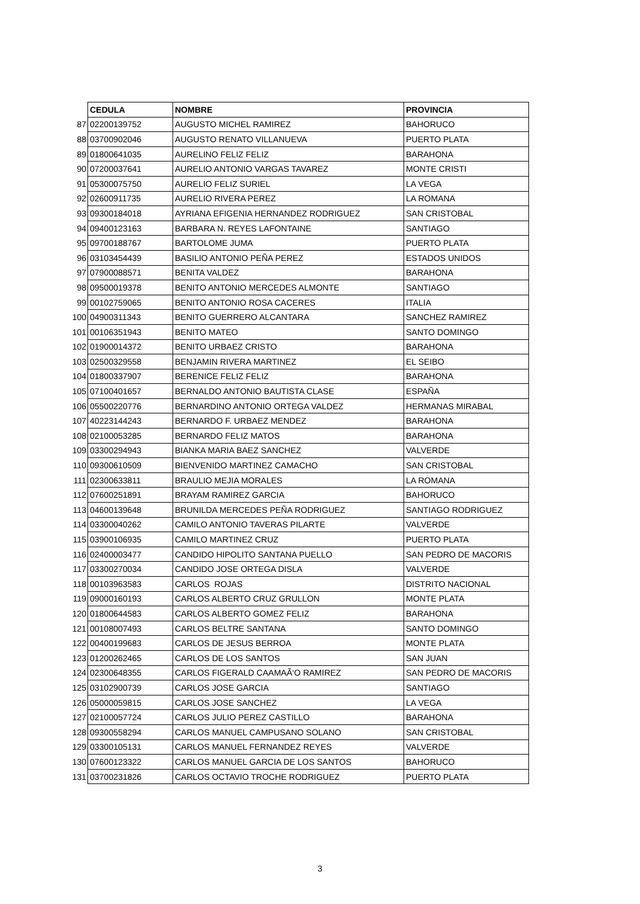| | CEDULA | NOMBRE | PROVINCIA |
| 87 | 02200139752 | AUGUSTO MICHEL RAMIREZ | BAHORUCO |
| 88 | 03700902046 | AUGUSTO RENATO VILLANUEVA | PUERTO PLATA |
| 89 | 01800641035 | AURELINO FELIZ FELIZ | BARAHONA |
| 90 | 07200037641 | AURELIO ANTONIO VARGAS TAVAREZ | MONTE CRISTI |
| 91 | 05300075750 | AURELIO FELIZ SURIEL | LA VEGA |
| 92 | 02600911735 | AURELIO RIVERA PEREZ | LA ROMANA |
| 93 | 09300184018 | AYRIANA EFIGENIA HERNANDEZ RODRIGUEZ | SAN CRISTOBAL |
| 94 | 09400123163 | BARBARA N. REYES LAFONTAINE | SANTIAGO |
| 95 | 09700188767 | BARTOLOME JUMA | PUERTO PLATA |
| 96 | 03103454439 | BASILIO ANTONIO PEÑA PEREZ | ESTADOS UNIDOS |
| 97 | 07900088571 | BENITA VALDEZ | BARAHONA |
| 98 | 09500019378 | BENITO ANTONIO MERCEDES ALMONTE | SANTIAGO |
| 99 | 00102759065 | BENITO ANTONIO ROSA CACERES | ITALIA |
| 100 | 04900311343 | BENITO GUERRERO ALCANTARA | SANCHEZ RAMIREZ |
| 101 | 00106351943 | BENITO MATEO | SANTO DOMINGO |
| 102 | 01900014372 | BENITO URBAEZ CRISTO | BARAHONA |
| 103 | 02500329558 | BENJAMIN RIVERA MARTINEZ | EL SEIBO |
| 104 | 01800337907 | BERENICE FELIZ FELIZ | BARAHONA |
| 105 | 07100401657 | BERNALDO ANTONIO BAUTISTA CLASE | ESPAÑA |
| 106 | 05500220776 | BERNARDINO ANTONIO ORTEGA VALDEZ | HERMANAS MIRABAL |
| 107 | 40223144243 | BERNARDO F. URBAEZ MENDEZ | BARAHONA |
| 108 | 02100053285 | BERNARDO FELIZ MATOS | BARAHONA |
| 109 | 03300294943 | BIANKA MARIA BAEZ SANCHEZ | VALVERDE |
| 110 | 09300610509 | BIENVENIDO MARTINEZ CAMACHO | SAN CRISTOBAL |
| 111 | 02300633811 | BRAULIO MEJIA MORALES | LA ROMANA |
| 112 | 07600251891 | BRAYAM RAMIREZ GARCIA | BAHORUCO |
| 113 | 04600139648 | BRUNILDA MERCEDES PEÑA RODRIGUEZ | SANTIAGO RODRIGUEZ |
| 114 | 03300040262 | CAMILO ANTONIO TAVERAS PILARTE | VALVERDE |
| 115 | 03900106935 | CAMILO MARTINEZ CRUZ | PUERTO PLATA |
| 116 | 02400003477 | CANDIDO HIPOLITO SANTANA PUELLO | SAN PEDRO DE MACORIS |
| 117 | 03300270034 | CANDIDO JOSE ORTEGA DISLA | VALVERDE |
| 118 | 00103963583 | CARLOS ROJAS | DISTRITO NACIONAL |
| 119 | 09000160193 | CARLOS ALBERTO CRUZ GRULLON | MONTE PLATA |
| 120 | 01800644583 | CARLOS ALBERTO GOMEZ FELIZ | BARAHONA |
| 121 | 00108007493 | CARLOS BELTRE SANTANA | SANTO DOMINGO |
| 122 | 00400199683 | CARLOS DE JESUS BERROA | MONTE PLATA |
| 123 | 01200262465 | CARLOS DE LOS SANTOS | SAN JUAN |
| 124 | 02300648355 | CARLOS FIGERALD CAAMAÃ‘O RAMIREZ | SAN PEDRO DE MACORIS |
| 125 | 03102900739 | CARLOS JOSE GARCIA | SANTIAGO |
| 126 | 05000059815 | CARLOS JOSE SANCHEZ | LA VEGA |
| 127 | 02100057724 | CARLOS JULIO PEREZ CASTILLO | BARAHONA |
| 128 | 09300558294 | CARLOS MANUEL CAMPUSANO SOLANO | SAN CRISTOBAL |
| 129 | 03300105131 | CARLOS MANUEL FERNANDEZ REYES | VALVERDE |
| 130 | 07600123322 | CARLOS MANUEL GARCIA DE LOS SANTOS | BAHORUCO |
| 131 | 03700231826 | CARLOS OCTAVIO TROCHE RODRIGUEZ | PUERTO PLATA |
3